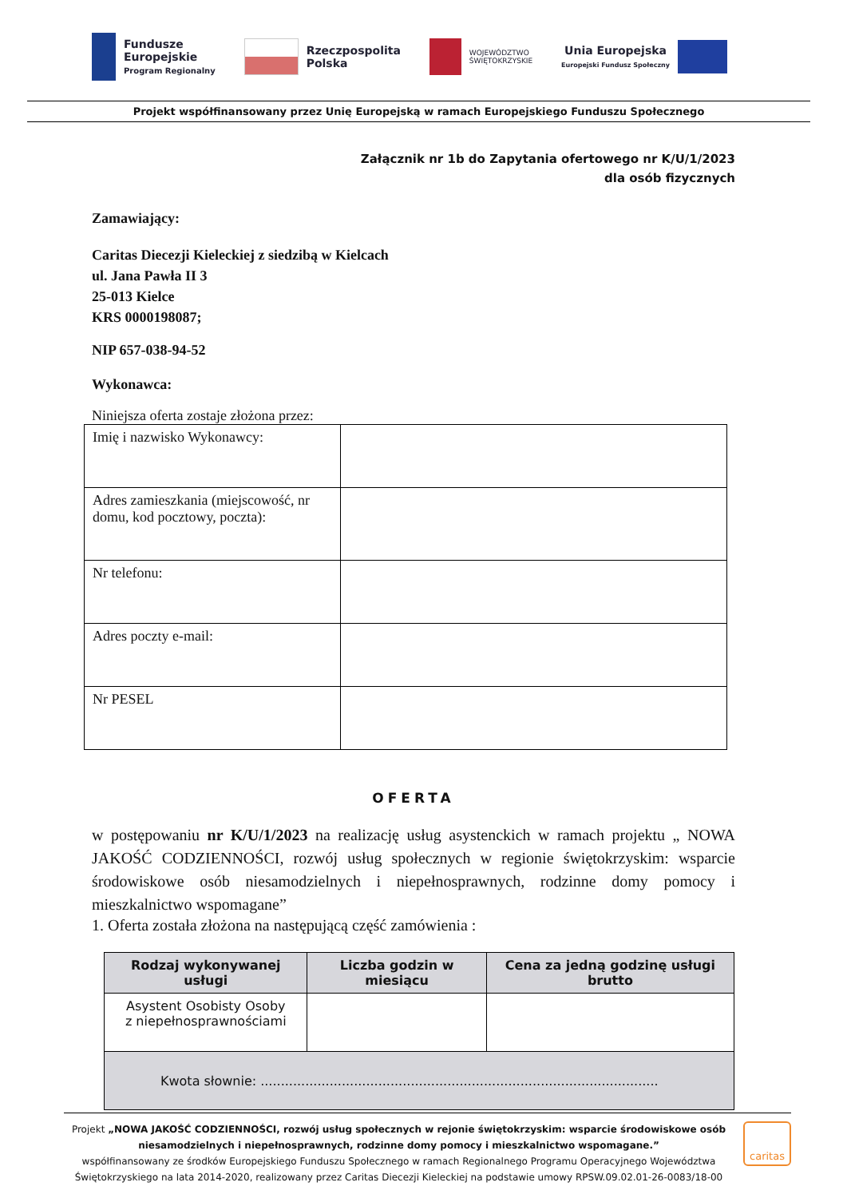Fundusze
Europejskie
Program Regionalny
Rzeczpospolita
Polska
WOJEWÓDZTWO
ŚWIĘTOKRZYSKIE
Unia Europejska
Europejski Fundusz Społeczny
Projekt współfinansowany przez Unię Europejską w ramach Europejskiego Funduszu Społecznego
Załącznik nr 1b do Zapytania ofertowego nr K/U/1/2023
dla osób fizycznych
Zamawiający:
Caritas Diecezji Kieleckiej z siedzibą w Kielcach
ul. Jana Pawła II 3
25-013 Kielce
KRS 0000198087;
NIP 657-038-94-52
Wykonawca:
Niniejsza oferta zostaje złożona przez:
| Imię i nazwisko Wykonawcy: | |
| Adres zamieszkania (miejscowość, nr domu, kod pocztowy, poczta): | |
| Nr telefonu: | |
| Adres poczty e-mail: | |
| Nr PESEL | |
OFERTA
w postępowaniu nr K/U/1/2023 na realizację usług asystenckich w ramach projektu „ NOWA JAKOŚĆ CODZIENNOŚCI, rozwój usług społecznych w regionie świętokrzyskim: wsparcie środowiskowe osób niesamodzielnych i niepełnosprawnych, rodzinne domy pomocy i mieszkalnictwo wspomagane”
1. Oferta została złożona na następującą część zamówienia :
| Rodzaj wykonywanej usługi | Liczba godzin w miesiącu | Cena za jedną godzinę usługi brutto |
| --- | --- | --- |
| Asystent Osobisty Osoby z niepełnosprawnościami | | |
| Kwota słownie: .................................................................................................. | | |
Projekt „NOWA JAKOŚĆ CODZIENNOŚCI, rozwój usług społecznych w rejonie świętokrzyskim: wsparcie środowiskowe osób niesamodzielnych i niepełnosprawnych, rodzinne domy pomocy i mieszkalnictwo wspomagane.”
współfinansowany ze środków Europejskiego Funduszu Społecznego w ramach Regionalnego Programu Operacyjnego Województwa Świętokrzyskiego na lata 2014-2020, realizowany przez Caritas Diecezji Kieleckiej na podstawie umowy RPSW.09.02.01-26-0083/18-00
caritas